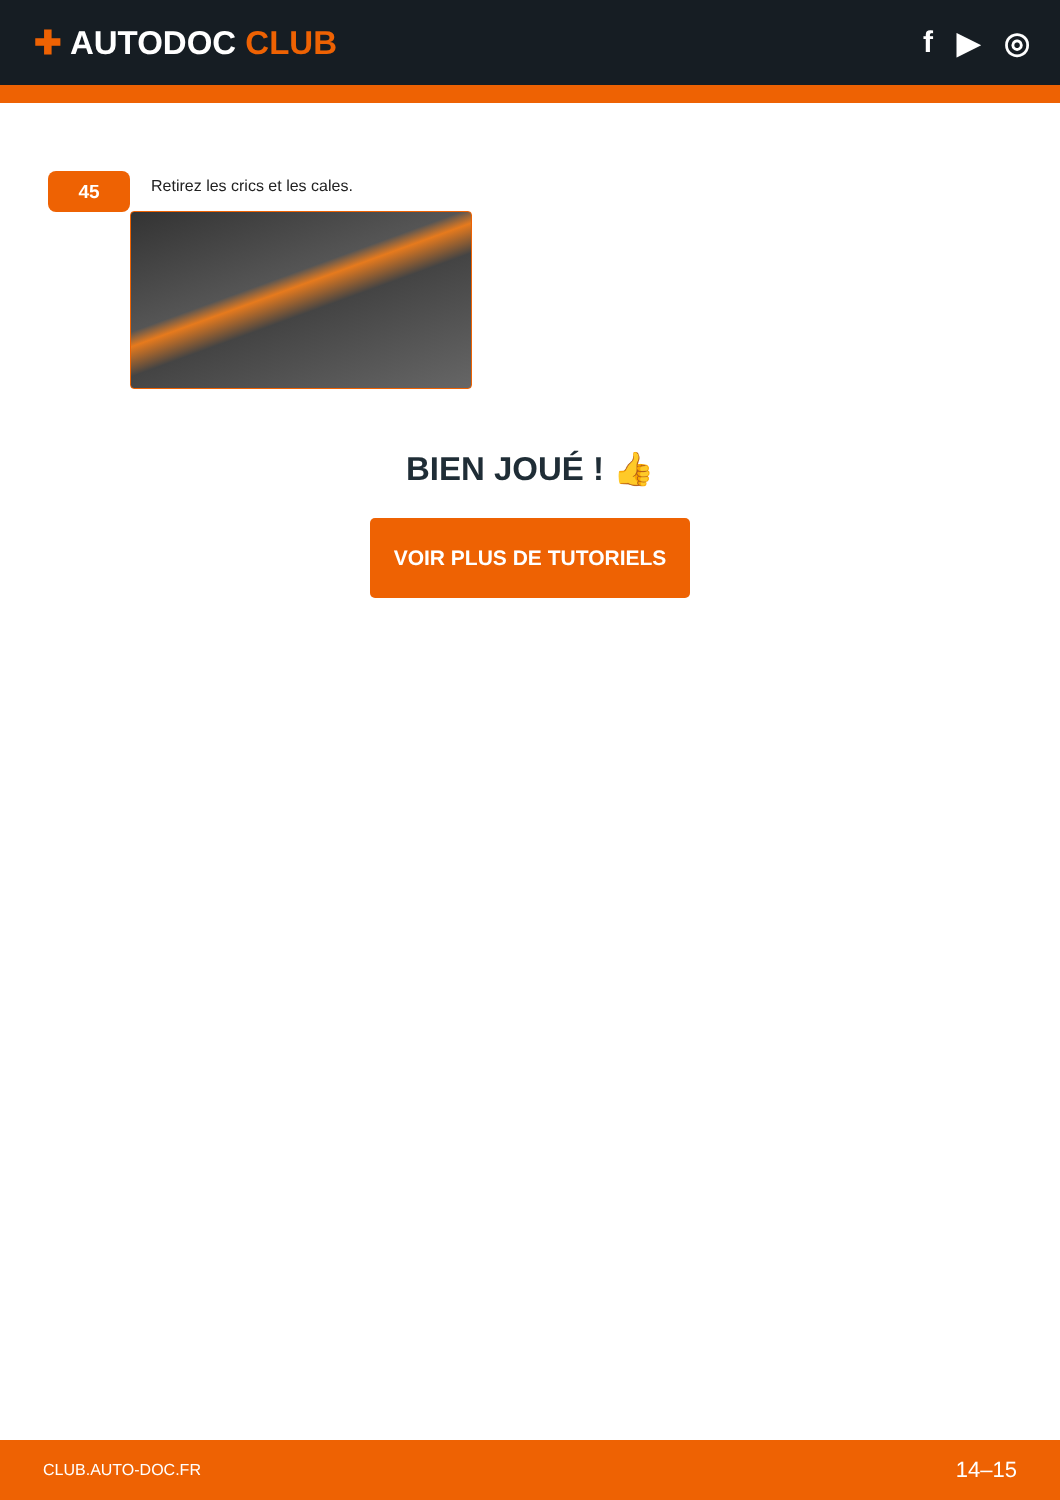✚ AUTODOC CLUB f ▶ ◎
45
Retirez les crics et les cales.
BIEN JOUÉ ! 👍
VOIR PLUS DE TUTORIELS
CLUB.AUTO-DOC.FR 14–15